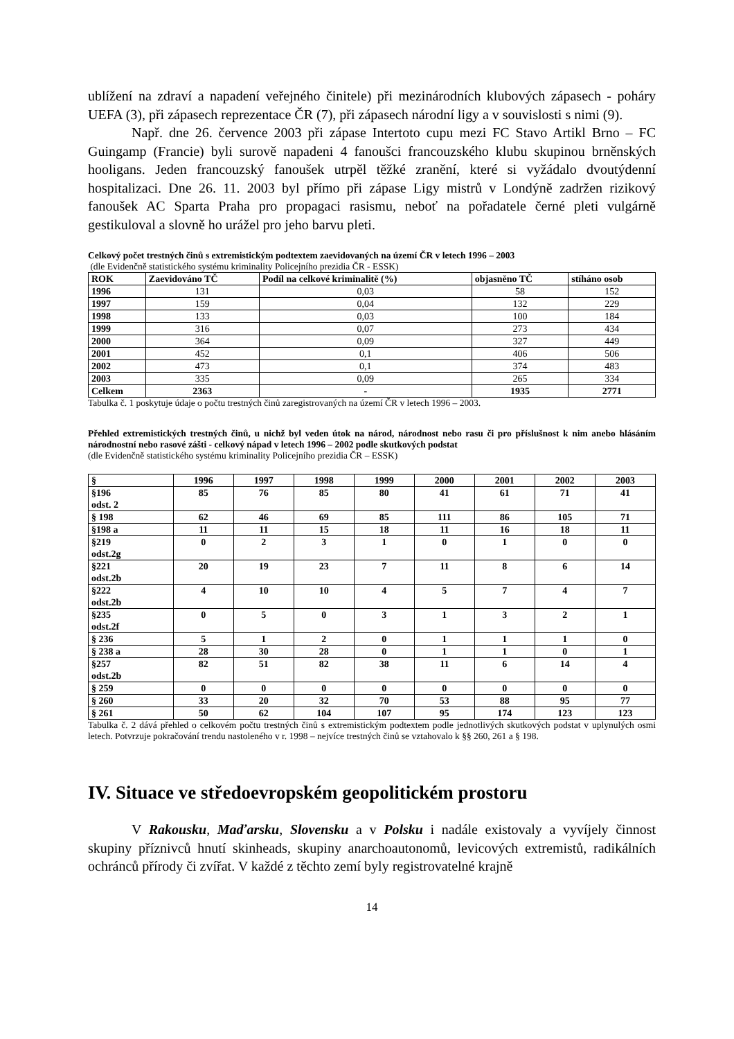ublížení na zdraví a napadení veřejného činitele) při mezinárodních klubových zápasech - poháry UEFA (3), při zápasech reprezentace ČR (7), při zápasech národní ligy a v souvislosti s nimi (9).
Např. dne 26. července 2003 při zápase Intertoto cupu mezi FC Stavo Artikl Brno – FC Guingamp (Francie) byli surově napadeni 4 fanoušci francouzského klubu skupinou brněnských hooligans. Jeden francouzský fanoušek utrpěl těžké zranění, které si vyžádalo dvoutýdenní hospitalizaci. Dne 26. 11. 2003 byl přímo při zápase Ligy mistrů v Londýně zadržen rizikový fanoušek AC Sparta Praha pro propagaci rasismu, neboť na pořadatele černé pleti vulgárně gestikuloval a slovně ho urážel pro jeho barvu pleti.
Celkový počet trestných činů s extremistickým podtextem zaevidovaných na území ČR v letech 1996 – 2003
(dle Evidenčně statistického systému kriminality Policejního prezidia ČR - ESSK)
| ROK | Zaevidováno TČ | Podíl na celkové kriminalitě (%) | objasněno TČ | stíháno osob |
| --- | --- | --- | --- | --- |
| 1996 | 131 | 0,03 | 58 | 152 |
| 1997 | 159 | 0,04 | 132 | 229 |
| 1998 | 133 | 0,03 | 100 | 184 |
| 1999 | 316 | 0,07 | 273 | 434 |
| 2000 | 364 | 0,09 | 327 | 449 |
| 2001 | 452 | 0,1 | 406 | 506 |
| 2002 | 473 | 0,1 | 374 | 483 |
| 2003 | 335 | 0,09 | 265 | 334 |
| Celkem | 2363 | - | 1935 | 2771 |
Tabulka č. 1 poskytuje údaje o počtu trestných činů zaregistrovaných na území ČR v letech 1996 – 2003.
Přehled extremistických trestných činů, u nichž byl veden útok na národ, národnost nebo rasu či pro příslušnost k nim anebo hlásáním národnostní nebo rasové zášti - celkový nápad v letech 1996 – 2002 podle skutkových podstat
(dle Evidenčně statistického systému kriminality Policejního prezidia ČR – ESSK)
| § | 1996 | 1997 | 1998 | 1999 | 2000 | 2001 | 2002 | 2003 |
| --- | --- | --- | --- | --- | --- | --- | --- | --- |
| §196 odst. 2 | 85 | 76 | 85 | 80 | 41 | 61 | 71 | 41 |
| § 198 | 62 | 46 | 69 | 85 | 111 | 86 | 105 | 71 |
| §198 a | 11 | 11 | 15 | 18 | 11 | 16 | 18 | 11 |
| §219 odst.2g | 0 | 2 | 3 | 1 | 0 | 1 | 0 | 0 |
| §221 odst.2b | 20 | 19 | 23 | 7 | 11 | 8 | 6 | 14 |
| §222 odst.2b | 4 | 10 | 10 | 4 | 5 | 7 | 4 | 7 |
| §235 odst.2f | 0 | 5 | 0 | 3 | 1 | 3 | 2 | 1 |
| § 236 | 5 | 1 | 2 | 0 | 1 | 1 | 1 | 0 |
| § 238 a | 28 | 30 | 28 | 0 | 1 | 1 | 0 | 1 |
| §257 odst.2b | 82 | 51 | 82 | 38 | 11 | 6 | 14 | 4 |
| § 259 | 0 | 0 | 0 | 0 | 0 | 0 | 0 | 0 |
| § 260 | 33 | 20 | 32 | 70 | 53 | 88 | 95 | 77 |
| § 261 | 50 | 62 | 104 | 107 | 95 | 174 | 123 | 123 |
Tabulka č. 2 dává přehled o celkovém počtu trestných činů s extremistickým podtextem podle jednotlivých skutkových podstat v uplynulých osmi letech. Potvrzuje pokračování trendu nastoleného v r. 1998 – nejvíce trestných činů se vztahovalo k §§ 260, 261 a § 198.
IV. Situace ve středoevropském geopolitickém prostoru
V Rakousku, Maďarsku, Slovensku a v Polsku i nadále existovaly a vyvíjely činnost skupiny příznivců hnutí skinheads, skupiny anarchoautonomů, levicových extremistů, radikálních ochránců přírody či zvířat. V každé z těchto zemí byly registrovatelné krajně
14